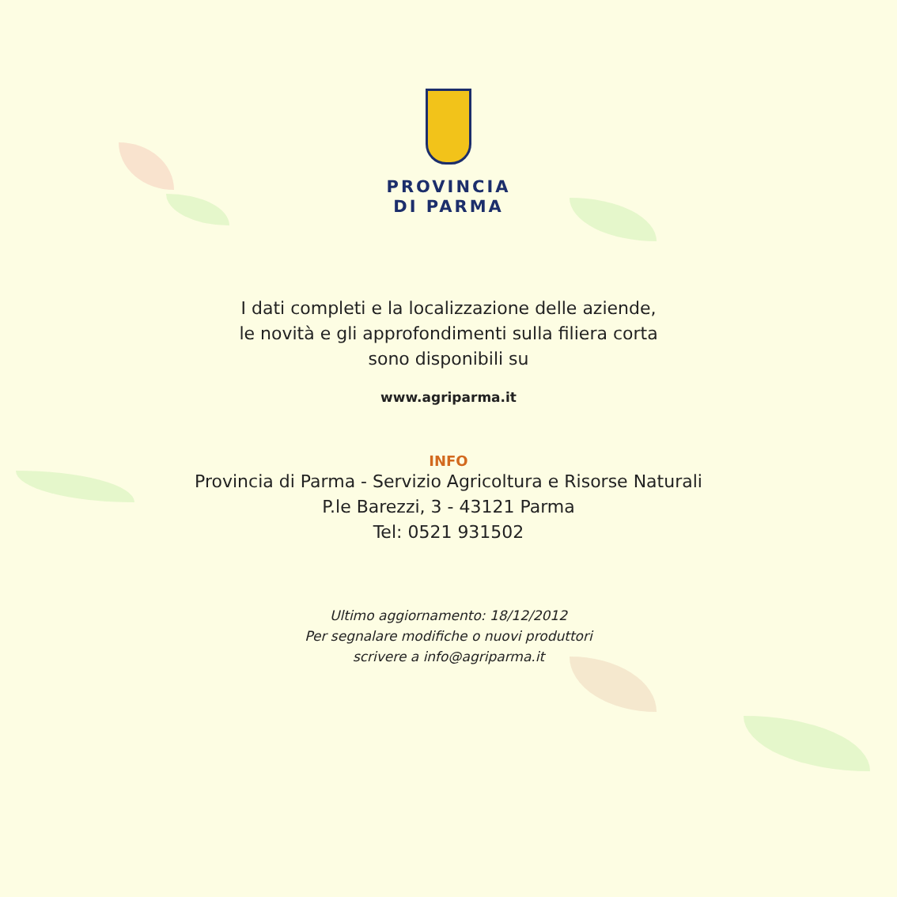PROVINCIA
DI PARMA
I dati completi e la localizzazione delle aziende,
le novità e gli approfondimenti sulla filiera corta
sono disponibili su
www.agriparma.it
INFO
Provincia di Parma - Servizio Agricoltura e Risorse Naturali
P.le Barezzi, 3 - 43121 Parma
Tel: 0521 931502
Ultimo aggiornamento: 18/12/2012
Per segnalare modifiche o nuovi produttori
scrivere a info@agriparma.it